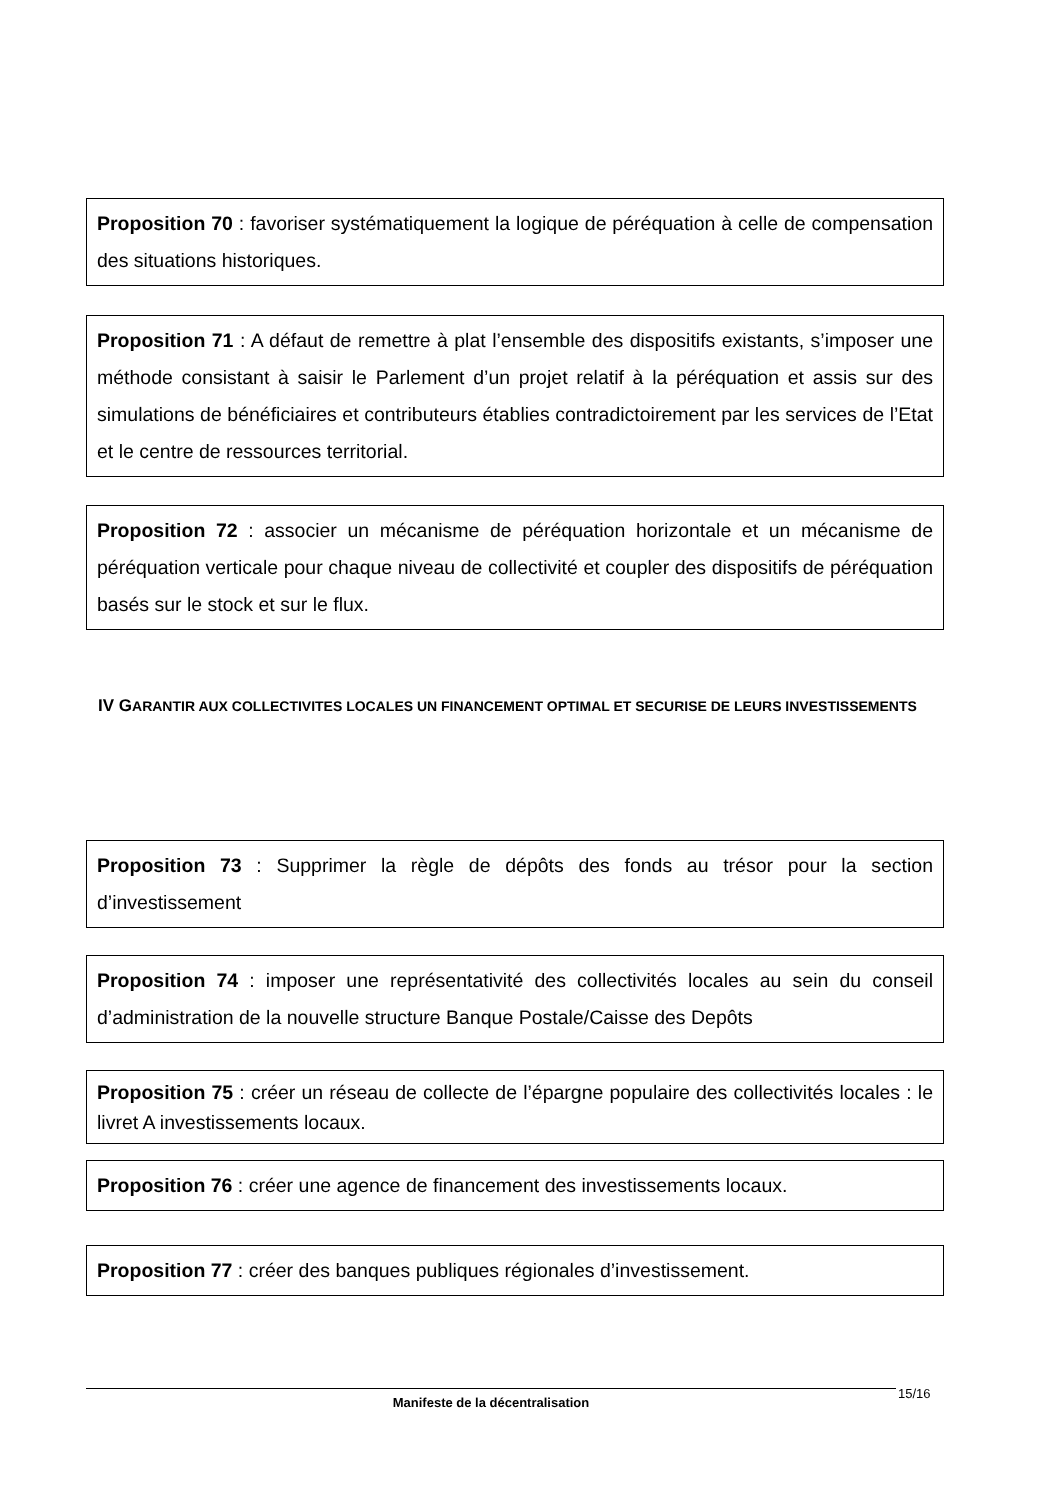Proposition 70 : favoriser systématiquement la logique de péréquation à celle de compensation des situations historiques.
Proposition 71 : A défaut de remettre à plat l’ensemble des dispositifs existants, s’imposer une méthode consistant à saisir le Parlement d’un projet relatif à la péréquation et assis sur des simulations de bénéficiaires et contributeurs établies contradictoirement par les services de l’Etat et le centre de ressources territorial.
Proposition 72 : associer un mécanisme de péréquation horizontale et un mécanisme de péréquation verticale pour chaque niveau de collectivité et coupler des dispositifs de péréquation basés sur le stock et sur le flux.
IV GARANTIR AUX COLLECTIVITES LOCALES UN FINANCEMENT OPTIMAL ET SECURISE DE LEURS INVESTISSEMENTS
Proposition 73 : Supprimer la règle de dépôts des fonds au trésor pour la section d’investissement
Proposition 74 : imposer une représentativité des collectivités locales au sein du conseil d’administration de la nouvelle structure Banque Postale/Caisse des Depôts
Proposition 75 : créer un réseau de collecte de l’épargne populaire des collectivités locales : le livret A investissements locaux.
Proposition 76 : créer une agence de financement des investissements locaux.
Proposition 77 : créer des banques publiques régionales d’investissement.
Manifeste de la décentralisation 15/16